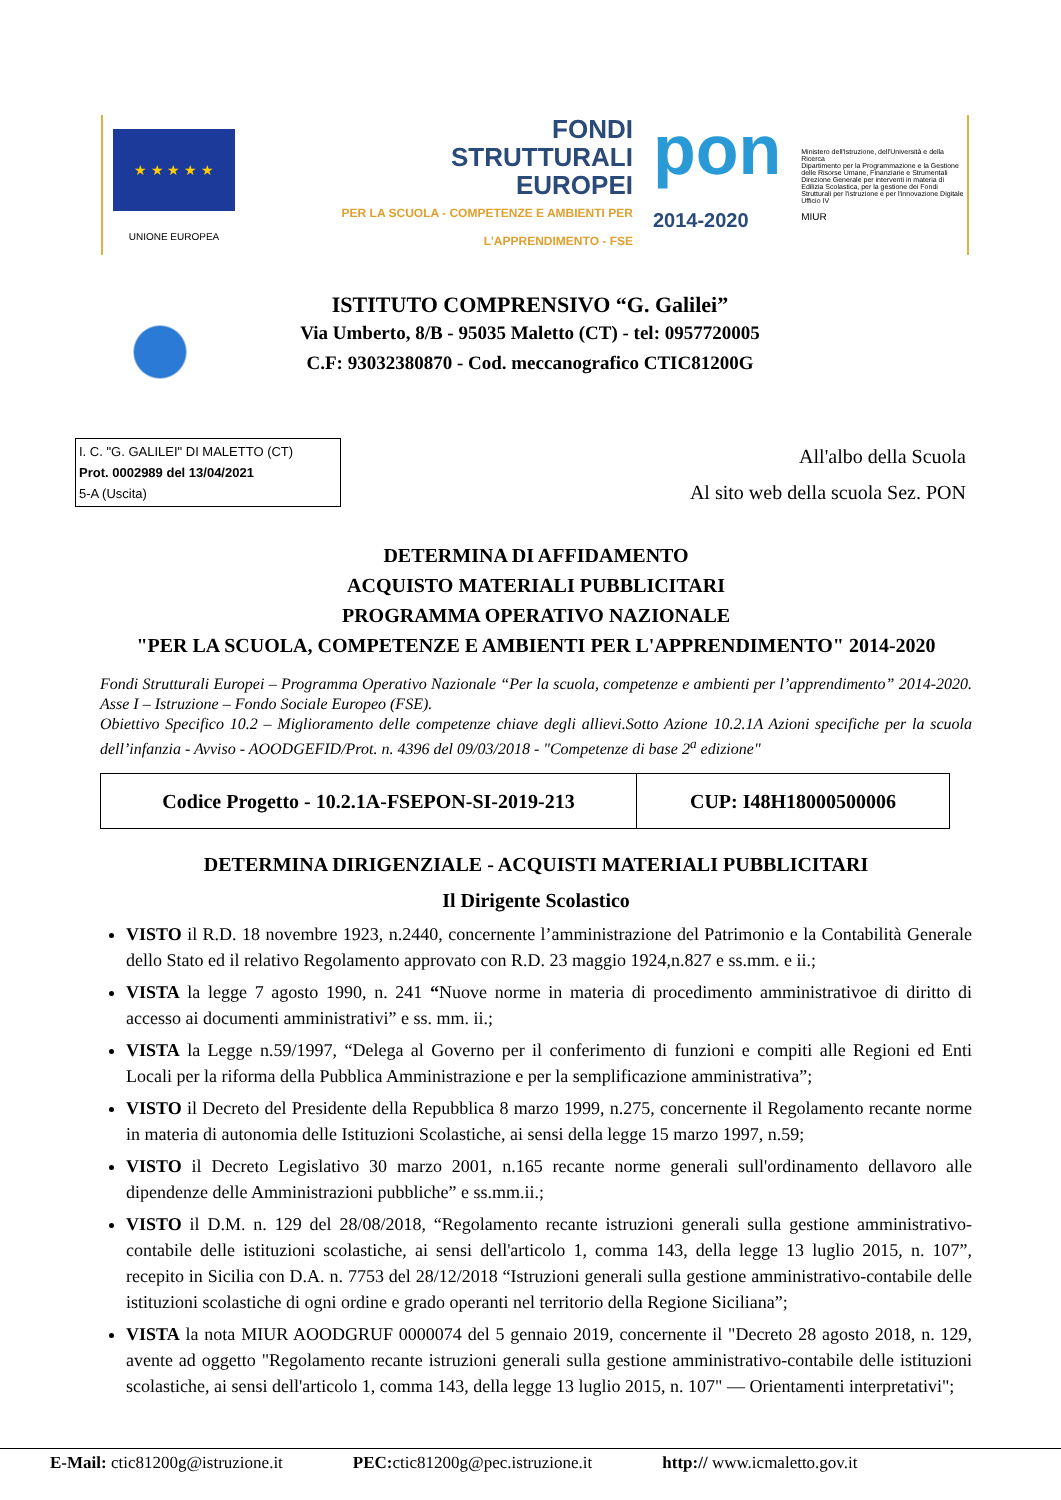★ ★ ★ ★ ★
UNIONE EUROPEA
FONDI
STRUTTURALI
EUROPEI
PER LA SCUOLA - COMPETENZE E AMBIENTI PER L'APPRENDIMENTO - FSE
pon
2014-2020
Ministero dell'Istruzione, dell'Università e della Ricerca
Dipartimento per la Programmazione e la Gestione delle Risorse Umane, Finanziarie e Strumentali
Direzione Generale per interventi in materia di Edilizia Scolastica, per la gestione dei Fondi Strutturali per l'istruzione e per l'innovazione Digitale
Ufficio IV
MIUR
ISTITUTO COMPRENSIVO “G. Galilei”
Via Umberto, 8/B - 95035 Maletto (CT) - tel: 0957720005
C.F: 93032380870 - Cod. meccanografico CTIC81200G
I. C. "G. GALILEI" DI MALETTO (CT)
Prot. 0002989 del 13/04/2021
5-A (Uscita)
All'albo della Scuola
Al sito web della scuola Sez. PON
DETERMINA DI AFFIDAMENTO
ACQUISTO MATERIALI PUBBLICITARI
PROGRAMMA OPERATIVO NAZIONALE
"PER LA SCUOLA, COMPETENZE E AMBIENTI PER L'APPRENDIMENTO" 2014-2020
Fondi Strutturali Europei – Programma Operativo Nazionale “Per la scuola, competenze e ambienti per l’apprendimento” 2014-2020. Asse I – Istruzione – Fondo Sociale Europeo (FSE).
Obiettivo Specifico 10.2 – Miglioramento delle competenze chiave degli allievi.Sotto Azione 10.2.1A Azioni specifiche per la scuola dell’infanzia - Avviso - AOODGEFID/Prot. n. 4396 del 09/03/2018 - "Competenze di base 2<sup>a</sup> edizione"
| Codice Progetto - 10.2.1A-FSEPON-SI-2019-213 | CUP: I48H18000500006 |
DETERMINA DIRIGENZIALE - ACQUISTI MATERIALI PUBBLICITARI
Il Dirigente Scolastico
VISTO il R.D. 18 novembre 1923, n.2440, concernente l’amministrazione del Patrimonio e la Contabilità Generale dello Stato ed il relativo Regolamento approvato con R.D. 23 maggio 1924,n.827 e ss.mm. e ii.;
VISTA la legge 7 agosto 1990, n. 241 “Nuove norme in materia di procedimento amministrativoe di diritto di accesso ai documenti amministrativi” e ss. mm. ii.;
VISTA la Legge n.59/1997, “Delega al Governo per il conferimento di funzioni e compiti alle Regioni ed Enti Locali per la riforma della Pubblica Amministrazione e per la semplificazione amministrativa”;
VISTO il Decreto del Presidente della Repubblica 8 marzo 1999, n.275, concernente il Regolamento recante norme in materia di autonomia delle Istituzioni Scolastiche, ai sensi della legge 15 marzo 1997, n.59;
VISTO il Decreto Legislativo 30 marzo 2001, n.165 recante norme generali sull'ordinamento dellavoro alle dipendenze delle Amministrazioni pubbliche” e ss.mm.ii.;
VISTO il D.M. n. 129 del 28/08/2018, “Regolamento recante istruzioni generali sulla gestione amministrativo-contabile delle istituzioni scolastiche, ai sensi dell'articolo 1, comma 143, della legge 13 luglio 2015, n. 107”, recepito in Sicilia con D.A. n. 7753 del 28/12/2018 “Istruzioni generali sulla gestione amministrativo-contabile delle istituzioni scolastiche di ogni ordine e grado operanti nel territorio della Regione Siciliana”;
VISTA la nota MIUR AOODGRUF 0000074 del 5 gennaio 2019, concernente il "Decreto 28 agosto 2018, n. 129, avente ad oggetto "Regolamento recante istruzioni generali sulla gestione amministrativo-contabile delle istituzioni scolastiche, ai sensi dell'articolo 1, comma 143, della legge 13 luglio 2015, n. 107" — Orientamenti interpretativi";
E-Mail: ctic81200g@istruzione.it PEC: ctic81200g@pec.istruzione.it http:// www.icmaletto.gov.it